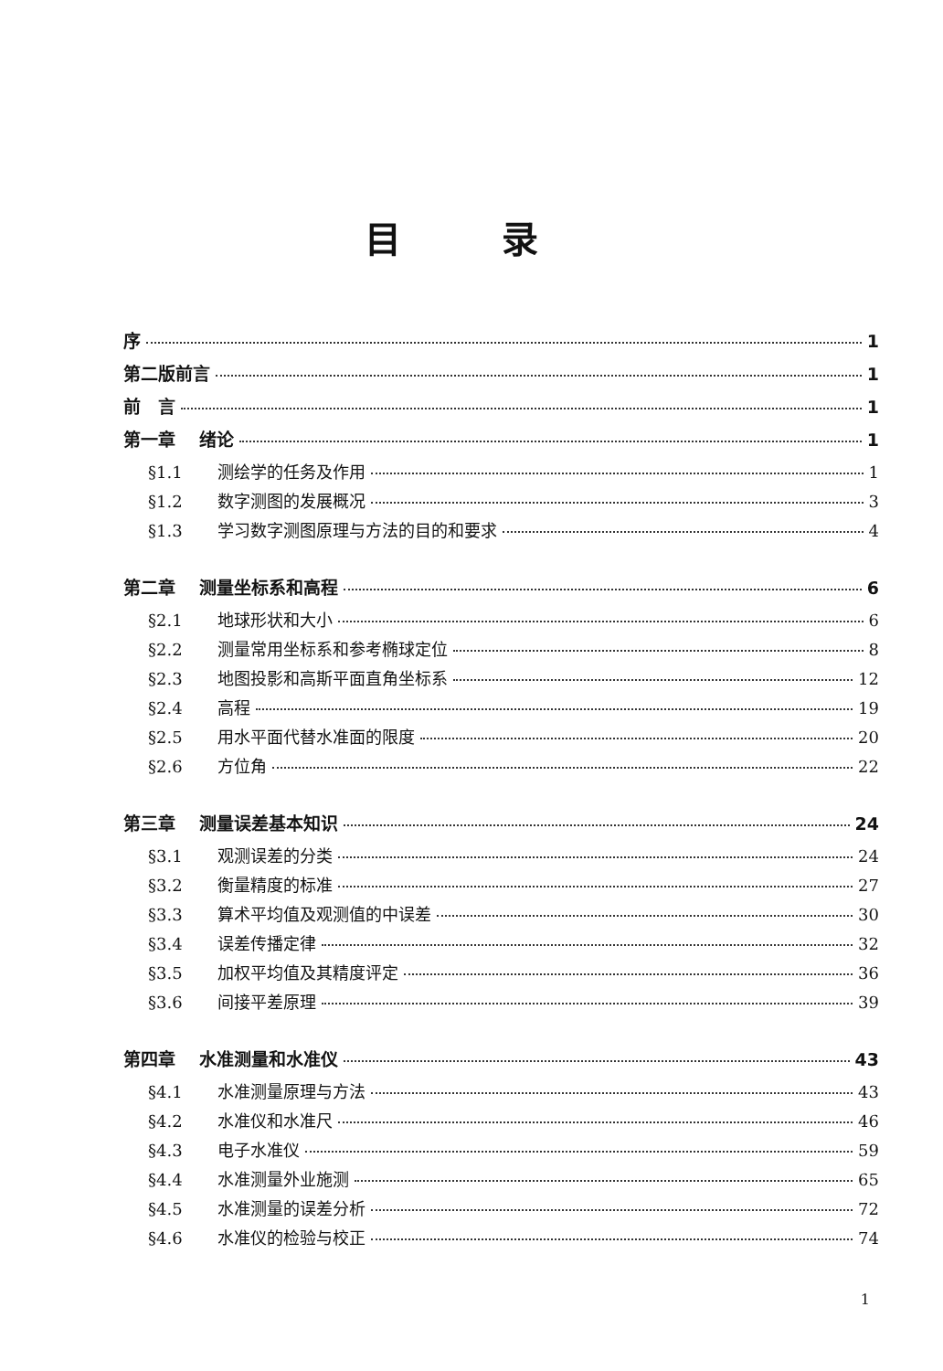目录
序 1
第二版前言 1
前　言 1
第一章　 绪论 1
§1.1 测绘学的任务及作用 1
§1.2 数字测图的发展概况 3
§1.3 学习数字测图原理与方法的目的和要求 4
第二章　 测量坐标系和高程 6
§2.1 地球形状和大小 6
§2.2 测量常用坐标系和参考椭球定位 8
§2.3 地图投影和高斯平面直角坐标系 12
§2.4 高程 19
§2.5 用水平面代替水准面的限度 20
§2.6 方位角 22
第三章　 测量误差基本知识 24
§3.1 观测误差的分类 24
§3.2 衡量精度的标准 27
§3.3 算术平均值及观测值的中误差 30
§3.4 误差传播定律 32
§3.5 加权平均值及其精度评定 36
§3.6 间接平差原理 39
第四章　 水准测量和水准仪 43
§4.1 水准测量原理与方法 43
§4.2 水准仪和水准尺 46
§4.3 电子水准仪 59
§4.4 水准测量外业施测 65
§4.5 水准测量的误差分析 72
§4.6 水准仪的检验与校正 74
1